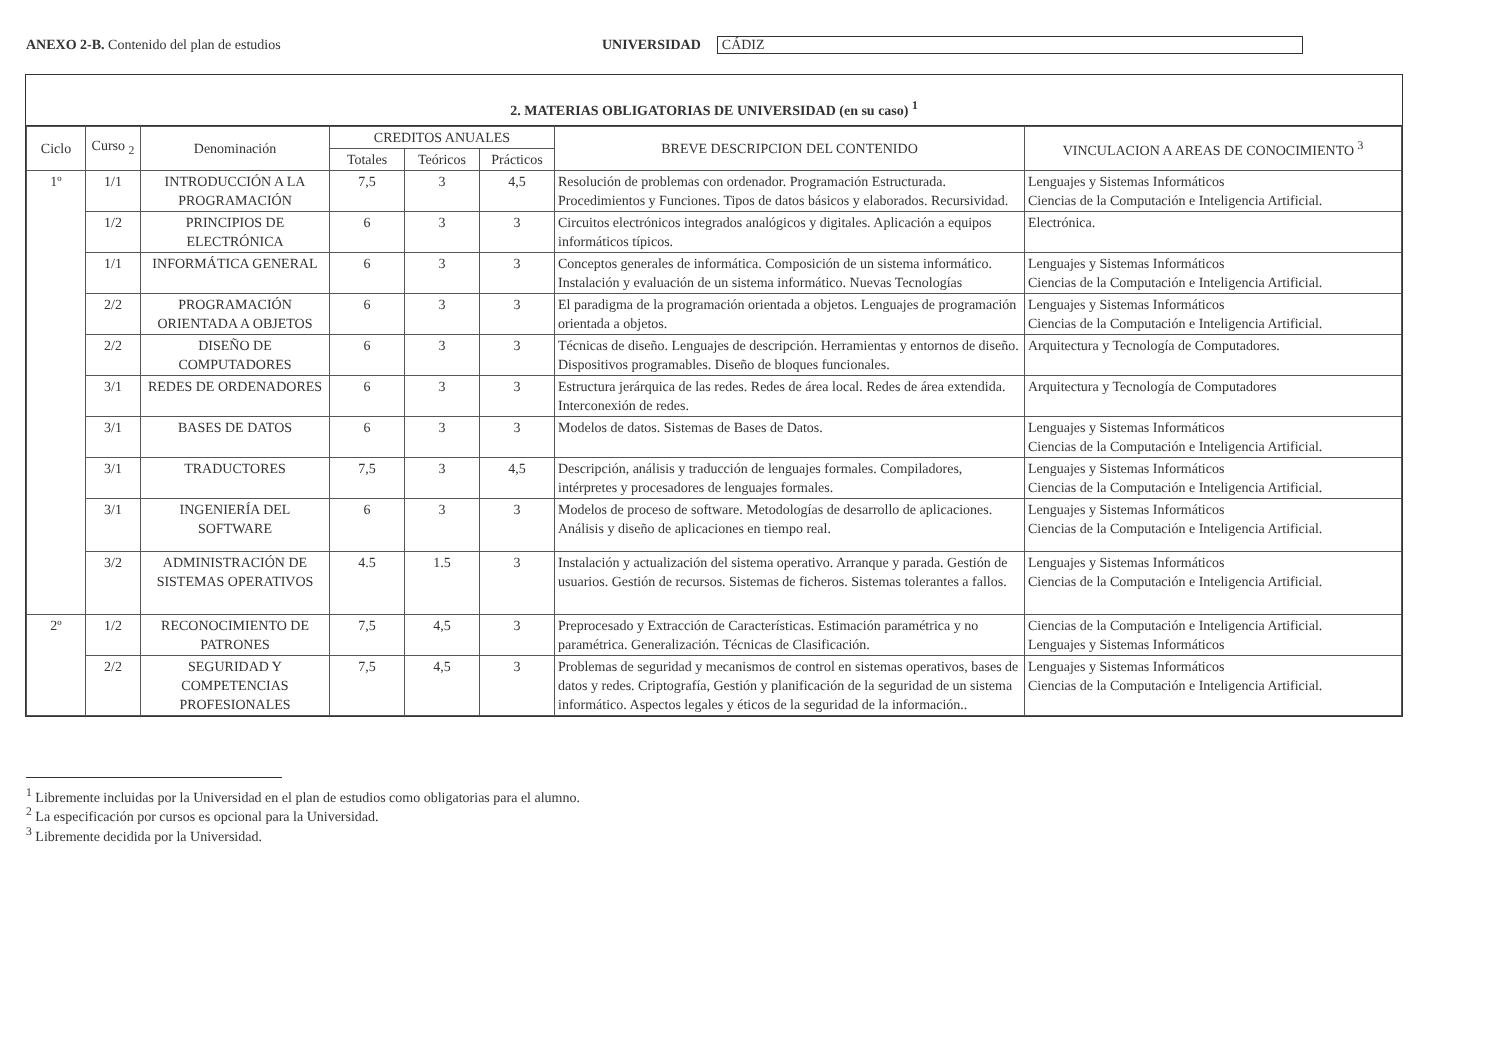ANEXO 2-B. Contenido del plan de estudios UNIVERSIDAD CÁDIZ
2. MATERIAS OBLIGATORIAS DE UNIVERSIDAD (en su caso) <sup>1</sup>
| Ciclo | Curso <sub>2</sub> | Denominación | CREDITOS ANUALES | | | BREVE DESCRIPCION DEL CONTENIDO | VINCULACION A AREAS DE CONOCIMIENTO <sup>3</sup> |
| --- | --- | --- | --- | --- | --- | --- | --- |
| | | | Totales | Teóricos | Prácticos | | |
| 1º | 1/1 | INTRODUCCIÓN A LA PROGRAMACIÓN | 7,5 | 3 | 4,5 | Resolución de problemas con ordenador. Programación Estructurada. Procedimientos y Funciones. Tipos de datos básicos y elaborados. Recursividad. | Lenguajes y Sistemas Informáticos Ciencias de la Computación e Inteligencia Artificial. |
| | 1/2 | PRINCIPIOS DE ELECTRÓNICA | 6 | 3 | 3 | Circuitos electrónicos integrados analógicos y digitales. Aplicación a equipos informáticos típicos. | Electrónica. |
| | 1/1 | INFORMÁTICA GENERAL | 6 | 3 | 3 | Conceptos generales de informática. Composición de un sistema informático. Instalación y evaluación de un sistema informático. Nuevas Tecnologías | Lenguajes y Sistemas Informáticos Ciencias de la Computación e Inteligencia Artificial. |
| | 2/2 | PROGRAMACIÓN ORIENTADA A OBJETOS | 6 | 3 | 3 | El paradigma de la programación orientada a objetos. Lenguajes de programación orientada a objetos. | Lenguajes y Sistemas Informáticos Ciencias de la Computación e Inteligencia Artificial. |
| | 2/2 | DISEÑO DE COMPUTADORES | 6 | 3 | 3 | Técnicas de diseño. Lenguajes de descripción. Herramientas y entornos de diseño. Dispositivos programables. Diseño de bloques funcionales. | Arquitectura y Tecnología de Computadores. |
| | 3/1 | REDES DE ORDENADORES | 6 | 3 | 3 | Estructura jerárquica de las redes. Redes de área local. Redes de área extendida. Interconexión de redes. | Arquitectura y Tecnología de Computadores |
| | 3/1 | BASES DE DATOS | 6 | 3 | 3 | Modelos de datos. Sistemas de Bases de Datos. | Lenguajes y Sistemas Informáticos Ciencias de la Computación e Inteligencia Artificial. |
| | 3/1 | TRADUCTORES | 7,5 | 3 | 4,5 | Descripción, análisis y traducción de lenguajes formales. Compiladores, intérpretes y procesadores de lenguajes formales. | Lenguajes y Sistemas Informáticos Ciencias de la Computación e Inteligencia Artificial. |
| | 3/1 | INGENIERÍA DEL SOFTWARE | 6 | 3 | 3 | Modelos de proceso de software. Metodologías de desarrollo de aplicaciones. Análisis y diseño de aplicaciones en tiempo real. | Lenguajes y Sistemas Informáticos Ciencias de la Computación e Inteligencia Artificial. |
| | 3/2 | ADMINISTRACIÓN DE SISTEMAS OPERATIVOS | 4.5 | 1.5 | 3 | Instalación y actualización del sistema operativo. Arranque y parada. Gestión de usuarios. Gestión de recursos. Sistemas de ficheros. Sistemas tolerantes a fallos. | Lenguajes y Sistemas Informáticos Ciencias de la Computación e Inteligencia Artificial. |
| 2º | 1/2 | RECONOCIMIENTO DE PATRONES | 7,5 | 4,5 | 3 | Preprocesado y Extracción de Características. Estimación paramétrica y no paramétrica. Generalización. Técnicas de Clasificación. | Ciencias de la Computación e Inteligencia Artificial. Lenguajes y Sistemas Informáticos |
| | 2/2 | SEGURIDAD Y COMPETENCIAS PROFESIONALES | 7,5 | 4,5 | 3 | Problemas de seguridad y mecanismos de control en sistemas operativos, bases de datos y redes. Criptografía, Gestión y planificación de la seguridad de un sistema informático. Aspectos legales y éticos de la seguridad de la información.. | Lenguajes y Sistemas Informáticos Ciencias de la Computación e Inteligencia Artificial. |
<sup>1</sup> Libremente incluidas por la Universidad en el plan de estudios como obligatorias para el alumno.
<sup>2</sup> La especificación por cursos es opcional para la Universidad.
<sup>3</sup> Libremente decidida por la Universidad.